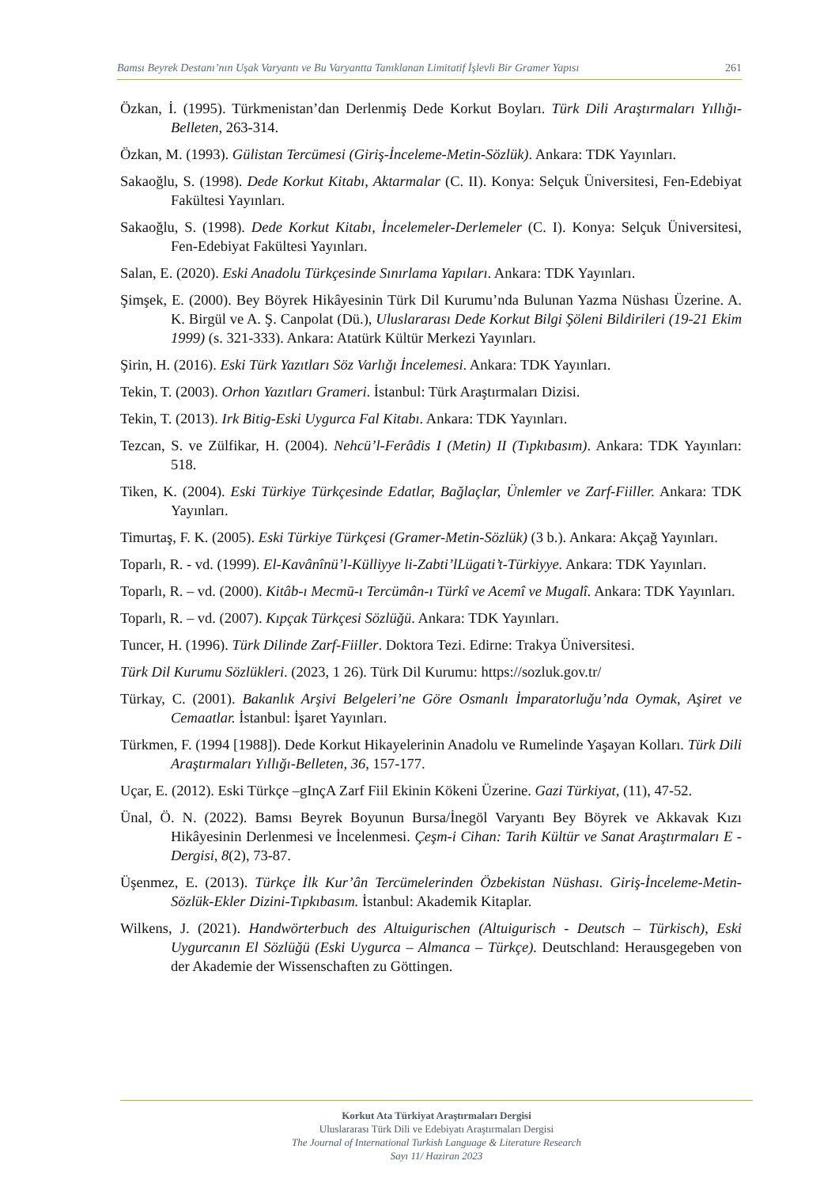Bamsı Beyrek Destanı’nın Uşak Varyantı ve Bu Varyantta Tanıklanan Limitatif İşlevli Bir Gramer Yapısı 261
Özkan, İ. (1995). Türkmenistan’dan Derlenmiş Dede Korkut Boyları. Türk Dili Araştırmaları Yıllığı-Belleten, 263-314.
Özkan, M. (1993). Gülistan Tercümesi (Giriş-İnceleme-Metin-Sözlük). Ankara: TDK Yayınları.
Sakaoğlu, S. (1998). Dede Korkut Kitabı, Aktarmalar (C. II). Konya: Selçuk Üniversitesi, Fen-Edebiyat Fakültesi Yayınları.
Sakaoğlu, S. (1998). Dede Korkut Kitabı, İncelemeler-Derlemeler (C. I). Konya: Selçuk Üniversitesi, Fen-Edebiyat Fakültesi Yayınları.
Salan, E. (2020). Eski Anadolu Türkçesinde Sınırlama Yapıları. Ankara: TDK Yayınları.
Şimşek, E. (2000). Bey Böyrek Hikâyesinin Türk Dil Kurumu’nda Bulunan Yazma Nüshası Üzerine. A. K. Birgül ve A. Ş. Canpolat (Dü.), Uluslararası Dede Korkut Bilgi Şöleni Bildirileri (19-21 Ekim 1999) (s. 321-333). Ankara: Atatürk Kültür Merkezi Yayınları.
Şirin, H. (2016). Eski Türk Yazıtları Söz Varlığı İncelemesi. Ankara: TDK Yayınları.
Tekin, T. (2003). Orhon Yazıtları Grameri. İstanbul: Türk Araştırmaları Dizisi.
Tekin, T. (2013). Irk Bitig-Eski Uygurca Fal Kitabı. Ankara: TDK Yayınları.
Tezcan, S. ve Zülfikar, H. (2004). Nehcü’l-Ferâdis I (Metin) II (Tıpkıbasım). Ankara: TDK Yayınları: 518.
Tiken, K. (2004). Eski Türkiye Türkçesinde Edatlar, Bağlaçlar, Ünlemler ve Zarf-Fiiller. Ankara: TDK Yayınları.
Timurtaş, F. K. (2005). Eski Türkiye Türkçesi (Gramer-Metin-Sözlük) (3 b.). Ankara: Akçağ Yayınları.
Toparlı, R. - vd. (1999). El-Kavânînü’l-Külliyye li-Zabti’lLügati’t-Türkiyye. Ankara: TDK Yayınları.
Toparlı, R. – vd. (2000). Kitâb-ı Mecmū-ı Tercümân-ı Türkî ve Acemî ve Mugalî. Ankara: TDK Yayınları.
Toparlı, R. – vd. (2007). Kıpçak Türkçesi Sözlüğü. Ankara: TDK Yayınları.
Tuncer, H. (1996). Türk Dilinde Zarf-Fiiller. Doktora Tezi. Edirne: Trakya Üniversitesi.
Türk Dil Kurumu Sözlükleri. (2023, 1 26). Türk Dil Kurumu: https://sozluk.gov.tr/
Türkay, C. (2001). Bakanlık Arşivi Belgeleri’ne Göre Osmanlı İmparatorluğu’nda Oymak, Aşiret ve Cemaatlar. İstanbul: İşaret Yayınları.
Türkmen, F. (1994 [1988]). Dede Korkut Hikayelerinin Anadolu ve Rumelinde Yaşayan Kolları. Türk Dili Araştırmaları Yıllığı-Belleten, 36, 157-177.
Uçar, E. (2012). Eski Türkçe –gInçA Zarf Fiil Ekinin Kökeni Üzerine. Gazi Türkiyat, (11), 47-52.
Ünal, Ö. N. (2022). Bamsı Beyrek Boyunun Bursa/İnegöl Varyantı Bey Böyrek ve Akkavak Kızı Hikâyesinin Derlenmesi ve İncelenmesi. Çeşm-i Cihan: Tarih Kültür ve Sanat Araştırmaları E - Dergisi, 8(2), 73-87.
Üşenmez, E. (2013). Türkçe İlk Kur’ân Tercümelerinden Özbekistan Nüshası. Giriş-İnceleme-Metin-Sözlük-Ekler Dizini-Tıpkıbasım. İstanbul: Akademik Kitaplar.
Wilkens, J. (2021). Handwörterbuch des Altuigurischen (Altuigurisch - Deutsch – Türkisch), Eski Uygurcanın El Sözlüğü (Eski Uygurca – Almanca – Türkçe). Deutschland: Herausgegeben von der Akademie der Wissenschaften zu Göttingen.
Korkut Ata Türkiyat Araştırmaları Dergisi
Uluslararası Türk Dili ve Edebiyatı Araştırmaları Dergisi
The Journal of International Turkish Language & Literature Research
Sayı 11/ Haziran 2023